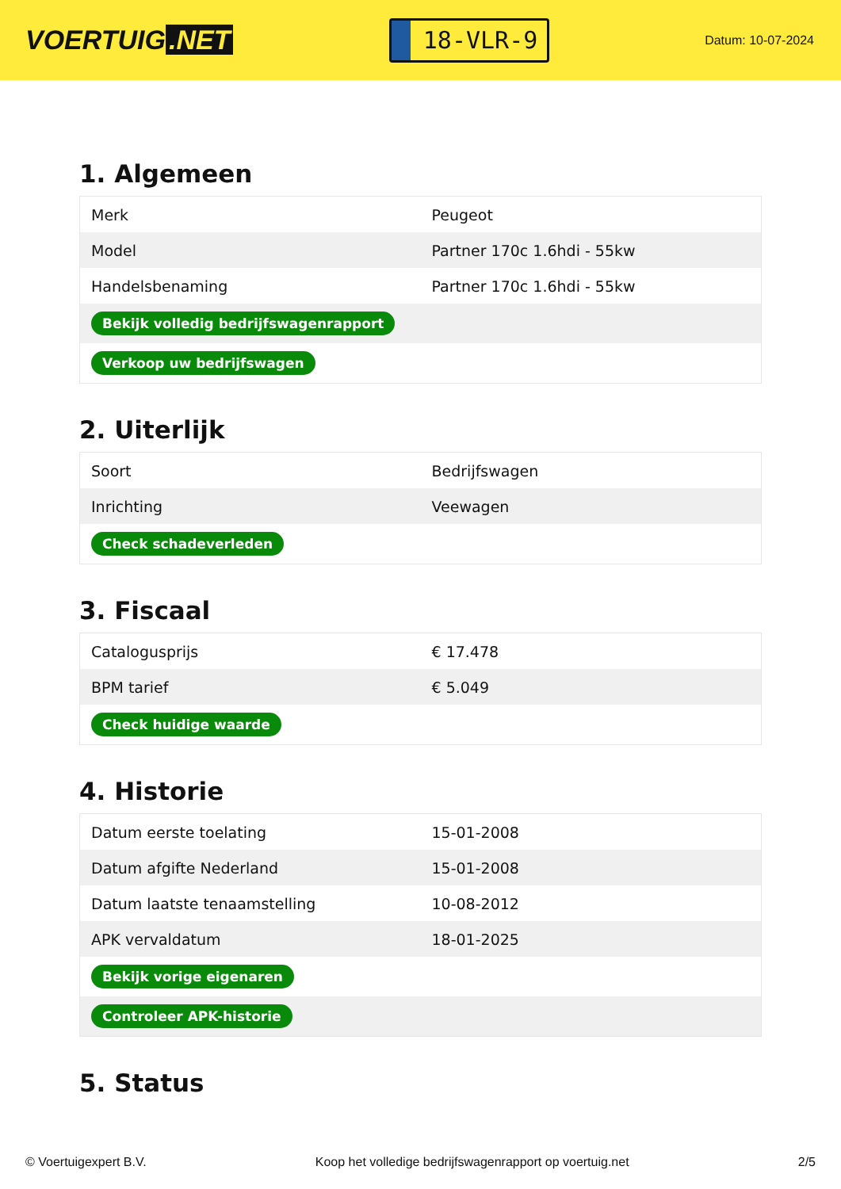VOERTUIG.NET
18-VLR-9
Datum: 10-07-2024
1. Algemeen
| Merk | Peugeot |
| Model | Partner 170c 1.6hdi - 55kw |
| Handelsbenaming | Partner 170c 1.6hdi - 55kw |
| Bekijk volledig bedrijfswagenrapport | |
| Verkoop uw bedrijfswagen | |
2. Uiterlijk
| Soort | Bedrijfswagen |
| Inrichting | Veewagen |
| Check schadeverleden | |
3. Fiscaal
| Catalogusprijs | € 17.478 |
| BPM tarief | € 5.049 |
| Check huidige waarde | |
4. Historie
| Datum eerste toelating | 15-01-2008 |
| Datum afgifte Nederland | 15-01-2008 |
| Datum laatste tenaamstelling | 10-08-2012 |
| APK vervaldatum | 18-01-2025 |
| Bekijk vorige eigenaren | |
| Controleer APK-historie | |
5. Status
© Voertuigexpert B.V. Koop het volledige bedrijfswagenrapport op voertuig.net 2/5